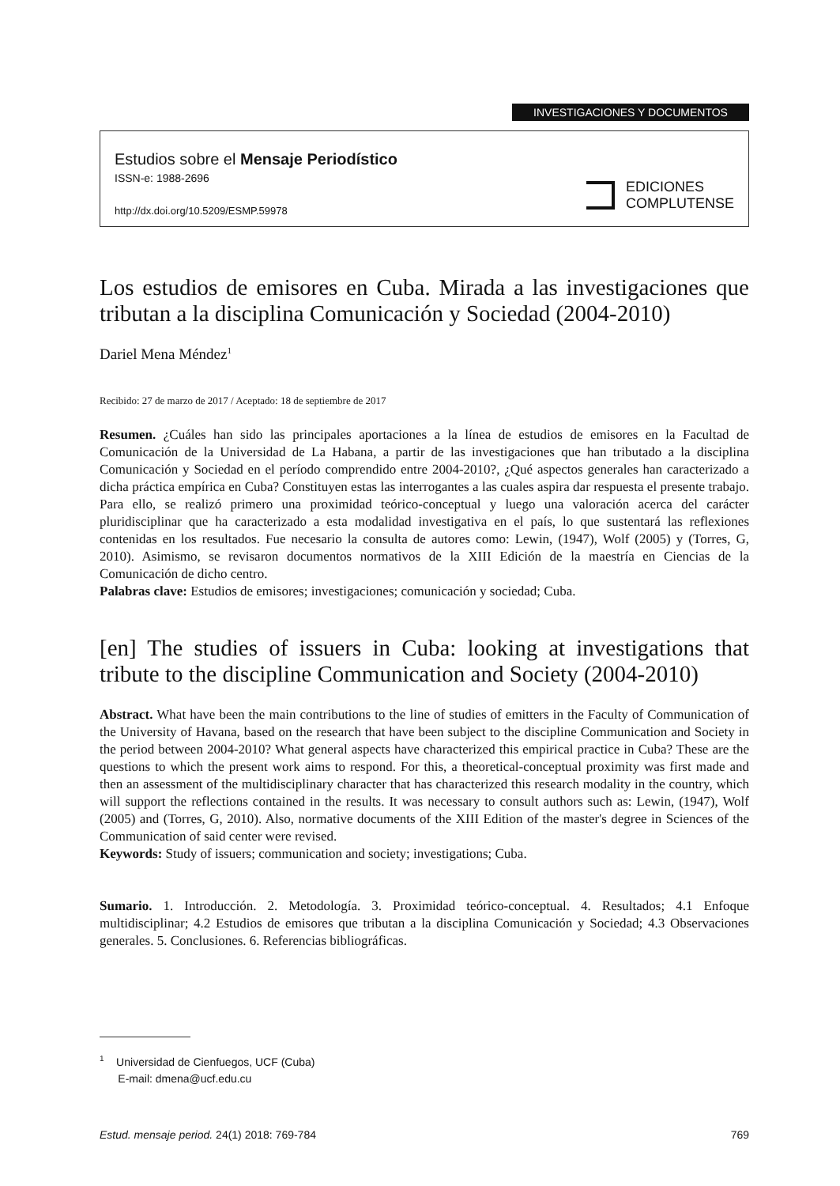INVESTIGACIONES Y DOCUMENTOS
Estudios sobre el Mensaje Periodístico
ISSN-e: 1988-2696
http://dx.doi.org/10.5209/ESMP.59978
EDICIONES
COMPLUTENSE
Los estudios de emisores en Cuba. Mirada a las investigaciones que tributan a la disciplina Comunicación y Sociedad (2004-2010)
Dariel Mena Méndez<sup>1</sup>
Recibido: 27 de marzo de 2017 / Aceptado: 18 de septiembre de 2017
Resumen. ¿Cuáles han sido las principales aportaciones a la línea de estudios de emisores en la Facultad de Comunicación de la Universidad de La Habana, a partir de las investigaciones que han tributado a la disciplina Comunicación y Sociedad en el período comprendido entre 2004-2010?, ¿Qué aspectos generales han caracterizado a dicha práctica empírica en Cuba? Constituyen estas las interrogantes a las cuales aspira dar respuesta el presente trabajo. Para ello, se realizó primero una proximidad teórico-conceptual y luego una valoración acerca del carácter pluridisciplinar que ha caracterizado a esta modalidad investigativa en el país, lo que sustentará las reflexiones contenidas en los resultados. Fue necesario la consulta de autores como: Lewin, (1947), Wolf (2005) y (Torres, G, 2010). Asimismo, se revisaron documentos normativos de la XIII Edición de la maestría en Ciencias de la Comunicación de dicho centro.
Palabras clave: Estudios de emisores; investigaciones; comunicación y sociedad; Cuba.
[en] The studies of issuers in Cuba: looking at investigations that tribute to the discipline Communication and Society (2004-2010)
Abstract. What have been the main contributions to the line of studies of emitters in the Faculty of Communication of the University of Havana, based on the research that have been subject to the discipline Communication and Society in the period between 2004-2010? What general aspects have characterized this empirical practice in Cuba? These are the questions to which the present work aims to respond. For this, a theoretical-conceptual proximity was first made and then an assessment of the multidisciplinary character that has characterized this research modality in the country, which will support the reflections contained in the results. It was necessary to consult authors such as: Lewin, (1947), Wolf (2005) and (Torres, G, 2010). Also, normative documents of the XIII Edition of the master's degree in Sciences of the Communication of said center were revised.
Keywords: Study of issuers; communication and society; investigations; Cuba.
Sumario. 1. Introducción. 2. Metodología. 3. Proximidad teórico-conceptual. 4. Resultados; 4.1 Enfoque multidisciplinar; 4.2 Estudios de emisores que tributan a la disciplina Comunicación y Sociedad; 4.3 Observaciones generales. 5. Conclusiones. 6. Referencias bibliográficas.
<sup>1</sup> Universidad de Cienfuegos, UCF (Cuba)
E-mail: dmena@ucf.edu.cu
Estud. mensaje period. 24(1) 2018: 769-784 769